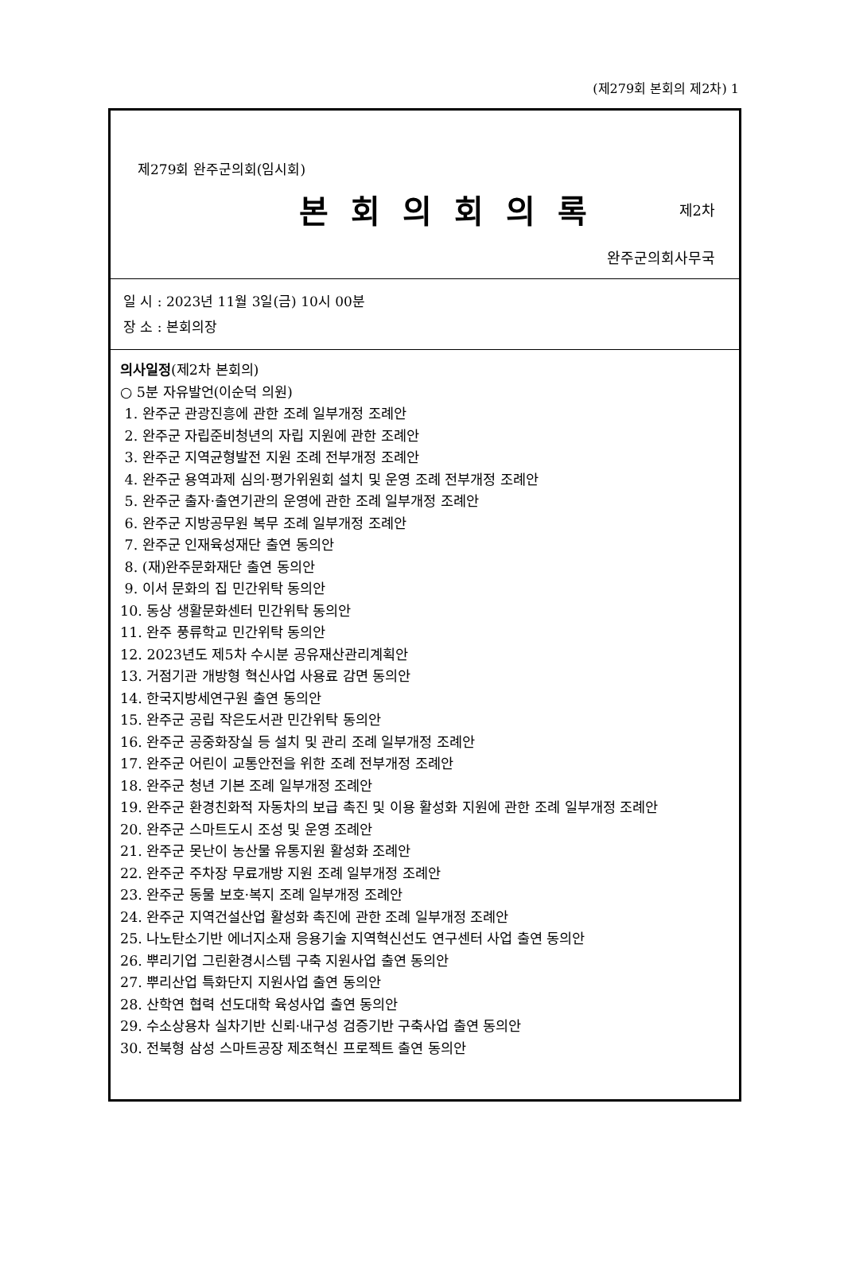(제279회 본회의 제2차) 1
제279회 완주군의회(임시회)
본회의회의록
제2차
완주군의회사무국
일 시 : 2023년 11월 3일(금) 10시 00분
장 소 : 본회의장
의사일정(제2차 본회의)
○ 5분 자유발언(이순덕 의원)
1. 완주군 관광진흥에 관한 조례 일부개정 조례안
2. 완주군 자립준비청년의 자립 지원에 관한 조례안
3. 완주군 지역균형발전 지원 조례 전부개정 조례안
4. 완주군 용역과제 심의·평가위원회 설치 및 운영 조례 전부개정 조례안
5. 완주군 출자·출연기관의 운영에 관한 조례 일부개정 조례안
6. 완주군 지방공무원 복무 조례 일부개정 조례안
7. 완주군 인재육성재단 출연 동의안
8. (재)완주문화재단 출연 동의안
9. 이서 문화의 집 민간위탁 동의안
10. 동상 생활문화센터 민간위탁 동의안
11. 완주 풍류학교 민간위탁 동의안
12. 2023년도 제5차 수시분 공유재산관리계획안
13. 거점기관 개방형 혁신사업 사용료 감면 동의안
14. 한국지방세연구원 출연 동의안
15. 완주군 공립 작은도서관 민간위탁 동의안
16. 완주군 공중화장실 등 설치 및 관리 조례 일부개정 조례안
17. 완주군 어린이 교통안전을 위한 조례 전부개정 조례안
18. 완주군 청년 기본 조례 일부개정 조례안
19. 완주군 환경친화적 자동차의 보급 촉진 및 이용 활성화 지원에 관한 조례 일부개정 조례안
20. 완주군 스마트도시 조성 및 운영 조례안
21. 완주군 못난이 농산물 유통지원 활성화 조례안
22. 완주군 주차장 무료개방 지원 조례 일부개정 조례안
23. 완주군 동물 보호·복지 조례 일부개정 조례안
24. 완주군 지역건설산업 활성화 촉진에 관한 조례 일부개정 조례안
25. 나노탄소기반 에너지소재 응용기술 지역혁신선도 연구센터 사업 출연 동의안
26. 뿌리기업 그린환경시스템 구축 지원사업 출연 동의안
27. 뿌리산업 특화단지 지원사업 출연 동의안
28. 산학연 협력 선도대학 육성사업 출연 동의안
29. 수소상용차 실차기반 신뢰·내구성 검증기반 구축사업 출연 동의안
30. 전북형 삼성 스마트공장 제조혁신 프로젝트 출연 동의안